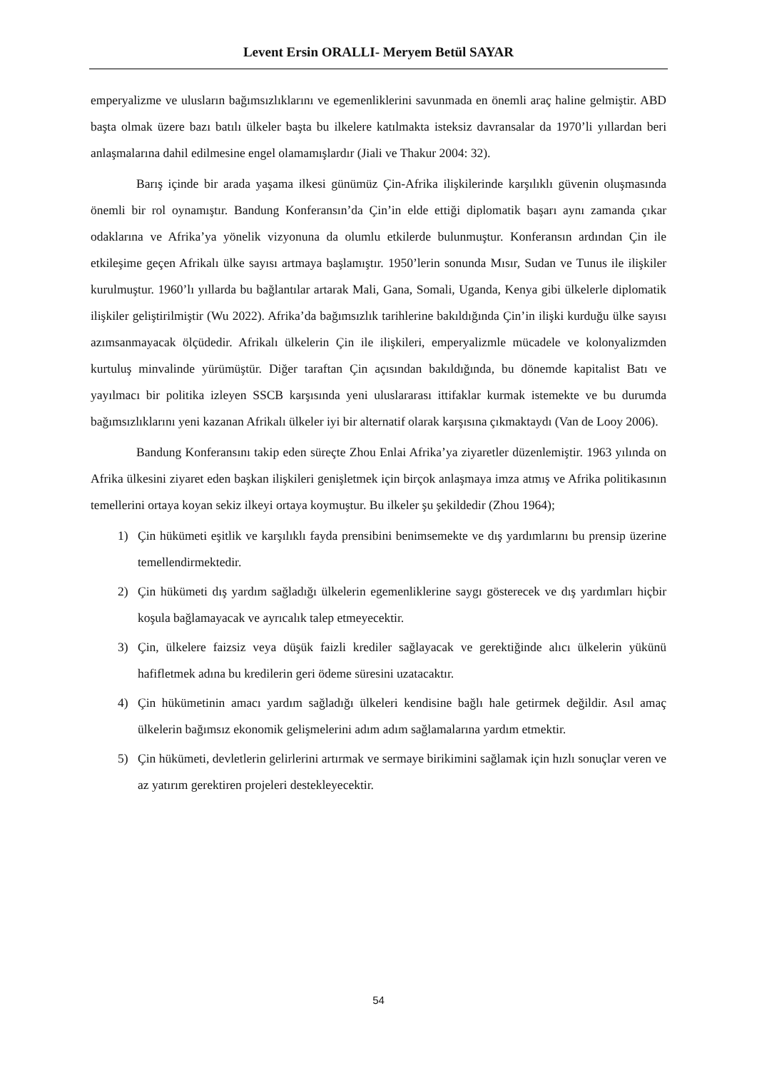Levent Ersin ORALLI- Meryem Betül SAYAR
emperyalizme ve ulusların bağımsızlıklarını ve egemenliklerini savunmada en önemli araç haline gelmiştir. ABD başta olmak üzere bazı batılı ülkeler başta bu ilkelere katılmakta isteksiz davransalar da 1970’li yıllardan beri anlaşmalarına dahil edilmesine engel olamamışlardır (Jiali ve Thakur 2004: 32).
Barış içinde bir arada yaşama ilkesi günümüz Çin-Afrika ilişkilerinde karşılıklı güvenin oluşmasında önemli bir rol oynamıştır. Bandung Konferansın’da Çin’in elde ettiği diplomatik başarı aynı zamanda çıkar odaklarına ve Afrika’ya yönelik vizyonuna da olumlu etkilerde bulunmuştur. Konferansın ardından Çin ile etkileşime geçen Afrikalı ülke sayısı artmaya başlamıştır. 1950’lerin sonunda Mısır, Sudan ve Tunus ile ilişkiler kurulmuştur. 1960’lı yıllarda bu bağlantılar artarak Mali, Gana, Somali, Uganda, Kenya gibi ülkelerle diplomatik ilişkiler geliştirilmiştir (Wu 2022). Afrika’da bağımsızlık tarihlerine bakıldığında Çin’in ilişki kurduğu ülke sayısı azımsanmayacak ölçüdedir. Afrikalı ülkelerin Çin ile ilişkileri, emperyalizmle mücadele ve kolonyalizmden kurtuluş minvalinde yürümüştür. Diğer taraftan Çin açısından bakıldığında, bu dönemde kapitalist Batı ve yayılmacı bir politika izleyen SSCB karşısında yeni uluslararası ittifaklar kurmak istemekte ve bu durumda bağımsızlıklarını yeni kazanan Afrikalı ülkeler iyi bir alternatif olarak karşısına çıkmaktaydı (Van de Looy 2006).
Bandung Konferansını takip eden süreçte Zhou Enlai Afrika’ya ziyaretler düzenlemiştir. 1963 yılında on Afrika ülkesini ziyaret eden başkan ilişkileri genişletmek için birçok anlaşmaya imza atmış ve Afrika politikasının temellerini ortaya koyan sekiz ilkeyi ortaya koymuştur. Bu ilkeler şu şekildedir (Zhou 1964);
1) Çin hükümeti eşitlik ve karşılıklı fayda prensibini benimsemekte ve dış yardımlarını bu prensip üzerine temellendirmektedir.
2) Çin hükümeti dış yardım sağladığı ülkelerin egemenliklerine saygı gösterecek ve dış yardımları hiçbir koşula bağlamayacak ve ayrıcalık talep etmeyecektir.
3) Çin, ülkelere faizsiz veya düşük faizli krediler sağlayacak ve gerektiğinde alıcı ülkelerin yükünü hafifletmek adına bu kredilerin geri ödeme süresini uzatacaktır.
4) Çin hükümetinin amacı yardım sağladığı ülkeleri kendisine bağlı hale getirmek değildir. Asıl amaç ülkelerin bağımsız ekonomik gelişmelerini adım adım sağlamalarına yardım etmektir.
5) Çin hükümeti, devletlerin gelirlerini artırmak ve sermaye birikimini sağlamak için hızlı sonuçlar veren ve az yatırım gerektiren projeleri destekleyecektir.
54